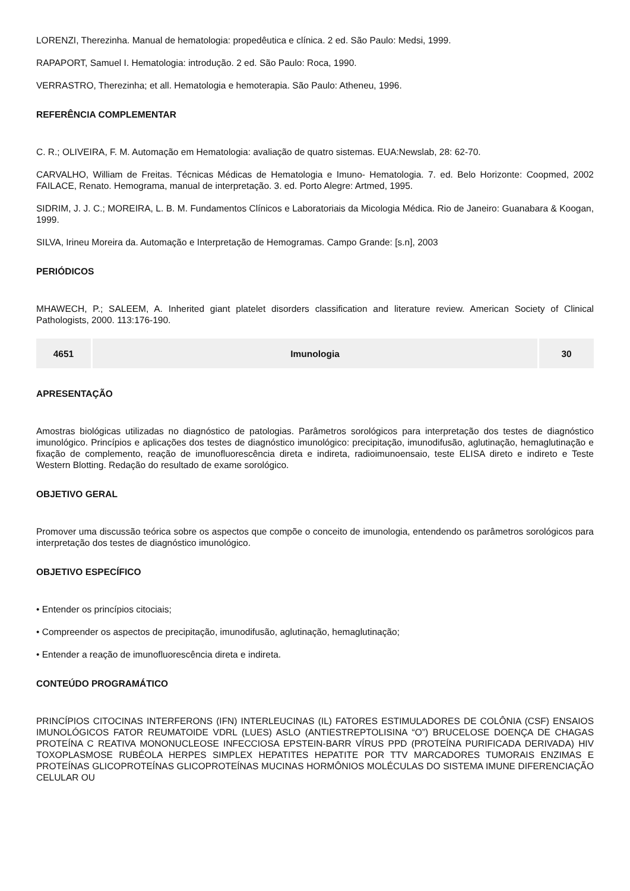LORENZI, Therezinha. Manual de hematologia: propedêutica e clínica. 2 ed. São Paulo: Medsi, 1999.
RAPAPORT, Samuel I. Hematologia: introdução. 2 ed. São Paulo: Roca, 1990.
VERRASTRO, Therezinha; et all. Hematologia e hemoterapia. São Paulo: Atheneu, 1996.
REFERÊNCIA COMPLEMENTAR
C. R.; OLIVEIRA, F. M. Automação em Hematologia: avaliação de quatro sistemas. EUA:Newslab, 28: 62-70.
CARVALHO, William de Freitas. Técnicas Médicas de Hematologia e Imuno- Hematologia. 7. ed. Belo Horizonte: Coopmed, 2002 FAILACE, Renato. Hemograma, manual de interpretação. 3. ed. Porto Alegre: Artmed, 1995.
SIDRIM, J. J. C.; MOREIRA, L. B. M. Fundamentos Clínicos e Laboratoriais da Micologia Médica. Rio de Janeiro: Guanabara & Koogan, 1999.
SILVA, Irineu Moreira da. Automação e Interpretação de Hemogramas. Campo Grande: [s.n], 2003
PERIÓDICOS
MHAWECH, P.; SALEEM, A. Inherited giant platelet disorders classification and literature review. American Society of Clinical Pathologists, 2000. 113:176-190.
| 4651 | Imunologia | 30 |
APRESENTAÇÃO
Amostras biológicas utilizadas no diagnóstico de patologias. Parâmetros sorológicos para interpretação dos testes de diagnóstico imunológico. Princípios e aplicações dos testes de diagnóstico imunológico: precipitação, imunodifusão, aglutinação, hemaglutinação e fixação de complemento, reação de imunofluorescência direta e indireta, radioimunoensaio, teste ELISA direto e indireto e Teste Western Blotting. Redação do resultado de exame sorológico.
OBJETIVO GERAL
Promover uma discussão teórica sobre os aspectos que compõe o conceito de imunologia, entendendo os parâmetros sorológicos para interpretação dos testes de diagnóstico imunológico.
OBJETIVO ESPECÍFICO
• Entender os princípios citociais;
• Compreender os aspectos de precipitação, imunodifusão, aglutinação, hemaglutinação;
• Entender a reação de imunofluorescência direta e indireta.
CONTEÚDO PROGRAMÁTICO
PRINCÍPIOS CITOCINAS INTERFERONS (IFN) INTERLEUCINAS (IL) FATORES ESTIMULADORES DE COLÔNIA (CSF) ENSAIOS IMUNOLÓGICOS FATOR REUMATOIDE VDRL (LUES) ASLO (ANTIESTREPTOLISINA “O”) BRUCELOSE DOENÇA DE CHAGAS PROTEÍNA C REATIVA MONONUCLEOSE INFECCIOSA EPSTEIN-BARR VÍRUS PPD (PROTEÍNA PURIFICADA DERIVADA) HIV TOXOPLASMOSE RUBÉOLA HERPES SIMPLEX HEPATITES HEPATITE POR TTV MARCADORES TUMORAIS ENZIMAS E PROTEÍNAS GLICOPROTEÍNAS GLICOPROTEÍNAS MUCINAS HORMÔNIOS MOLÉCULAS DO SISTEMA IMUNE DIFERENCIAÇÃO CELULAR OU